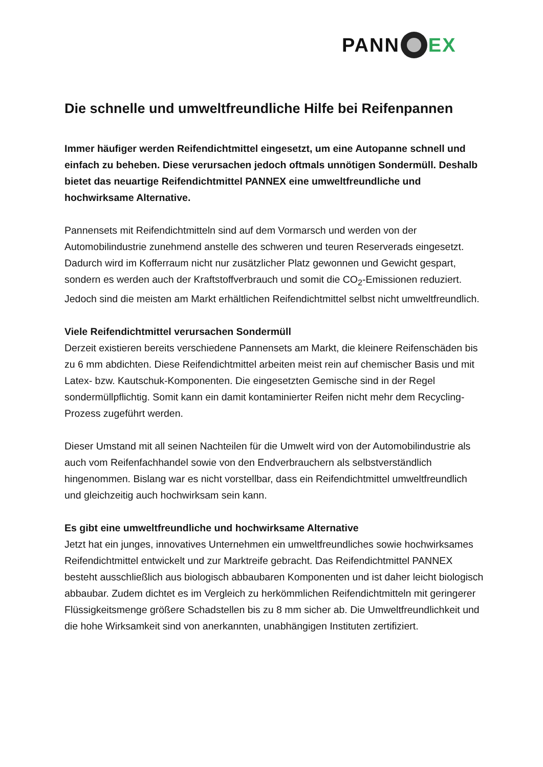PANN EX
Die schnelle und umweltfreundliche Hilfe bei Reifenpannen
Immer häufiger werden Reifendichtmittel eingesetzt, um eine Autopanne schnell und einfach zu beheben. Diese verursachen jedoch oftmals unnötigen Sondermüll. Deshalb bietet das neuartige Reifendichtmittel PANNEX eine umweltfreundliche und hochwirksame Alternative.
Pannensets mit Reifendichtmitteln sind auf dem Vormarsch und werden von der Automobilindustrie zunehmend anstelle des schweren und teuren Reserverads eingesetzt. Dadurch wird im Kofferraum nicht nur zusätzlicher Platz gewonnen und Gewicht gespart, sondern es werden auch der Kraftstoffverbrauch und somit die CO<sub>2</sub>-Emissionen reduziert. Jedoch sind die meisten am Markt erhältlichen Reifendichtmittel selbst nicht umweltfreundlich.
Viele Reifendichtmittel verursachen Sondermüll
Derzeit existieren bereits verschiedene Pannensets am Markt, die kleinere Reifenschäden bis zu 6 mm abdichten. Diese Reifendichtmittel arbeiten meist rein auf chemischer Basis und mit Latex- bzw. Kautschuk-Komponenten. Die eingesetzten Gemische sind in der Regel sondermüllpflichtig. Somit kann ein damit kontaminierter Reifen nicht mehr dem Recycling-Prozess zugeführt werden.
Dieser Umstand mit all seinen Nachteilen für die Umwelt wird von der Automobilindustrie als auch vom Reifenfachhandel sowie von den Endverbrauchern als selbstverständlich hingenommen. Bislang war es nicht vorstellbar, dass ein Reifendichtmittel umweltfreundlich und gleichzeitig auch hochwirksam sein kann.
Es gibt eine umweltfreundliche und hochwirksame Alternative
Jetzt hat ein junges, innovatives Unternehmen ein umweltfreundliches sowie hochwirksames Reifendichtmittel entwickelt und zur Marktreife gebracht. Das Reifendichtmittel PANNEX besteht ausschließlich aus biologisch abbaubaren Komponenten und ist daher leicht biologisch abbaubar. Zudem dichtet es im Vergleich zu herkömmlichen Reifendichtmitteln mit geringerer Flüssigkeitsmenge größere Schadstellen bis zu 8 mm sicher ab. Die Umweltfreundlichkeit und die hohe Wirksamkeit sind von anerkannten, unabhängigen Instituten zertifiziert.